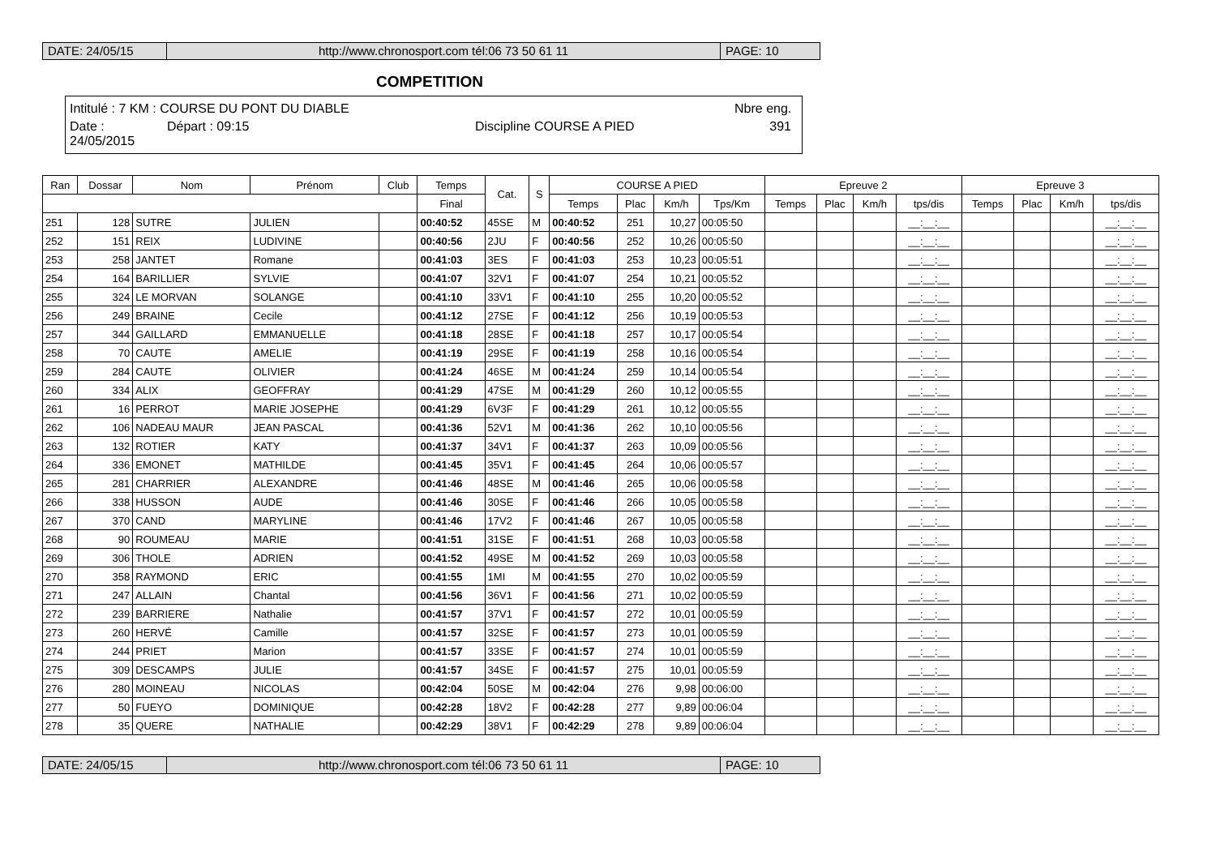DATE: 24/05/15 http://www.chronosport.com tél:06 73 50 61 11
PAGE: 10
COMPETITION
Intitulé : 7 KM : COURSE DU PONT DU DIABLE Nbre eng.
Date : 24/05/2015 Départ : 09:15 Discipline COURSE A PIED 391
| Ran | Dossar | Nom | Prénom | Club | Temps | Cat. | S | COURSE A PIED | | | | Epreuve 2 | | | | Epreuve 3 | | | |
| --- | --- | --- | --- | --- | --- | --- | --- | --- | --- | --- | --- | --- | --- | --- | --- | --- | --- | --- | --- |
| | | | | | Final | | | Temps | Plac | Km/h | Tps/Km | Temps | Plac | Km/h | tps/dis | Temps | Plac | Km/h | tps/dis |
| 251 | 128 | SUTRE | JULIEN | | 00:40:52 | 45SE | M | 00:40:52 | 251 | 10,27 | 00:05:50 | | | | __:__:__ | | | | __:__:__ |
| 252 | 151 | REIX | LUDIVINE | | 00:40:56 | 2JU | F | 00:40:56 | 252 | 10,26 | 00:05:50 | | | | __:__:__ | | | | __:__:__ |
| 253 | 258 | JANTET | Romane | | 00:41:03 | 3ES | F | 00:41:03 | 253 | 10,23 | 00:05:51 | | | | __:__:__ | | | | __:__:__ |
| 254 | 164 | BARILLIER | SYLVIE | | 00:41:07 | 32V1 | F | 00:41:07 | 254 | 10,21 | 00:05:52 | | | | __:__:__ | | | | __:__:__ |
| 255 | 324 | LE MORVAN | SOLANGE | | 00:41:10 | 33V1 | F | 00:41:10 | 255 | 10,20 | 00:05:52 | | | | __:__:__ | | | | __:__:__ |
| 256 | 249 | BRAINE | Cecile | | 00:41:12 | 27SE | F | 00:41:12 | 256 | 10,19 | 00:05:53 | | | | __:__:__ | | | | __:__:__ |
| 257 | 344 | GAILLARD | EMMANUELLE | | 00:41:18 | 28SE | F | 00:41:18 | 257 | 10,17 | 00:05:54 | | | | __:__:__ | | | | __:__:__ |
| 258 | 70 | CAUTE | AMELIE | | 00:41:19 | 29SE | F | 00:41:19 | 258 | 10,16 | 00:05:54 | | | | __:__:__ | | | | __:__:__ |
| 259 | 284 | CAUTE | OLIVIER | | 00:41:24 | 46SE | M | 00:41:24 | 259 | 10,14 | 00:05:54 | | | | __:__:__ | | | | __:__:__ |
| 260 | 334 | ALIX | GEOFFRAY | | 00:41:29 | 47SE | M | 00:41:29 | 260 | 10,12 | 00:05:55 | | | | __:__:__ | | | | __:__:__ |
| 261 | 16 | PERROT | MARIE JOSEPHE | | 00:41:29 | 6V3F | F | 00:41:29 | 261 | 10,12 | 00:05:55 | | | | __:__:__ | | | | __:__:__ |
| 262 | 106 | NADEAU MAUR | JEAN PASCAL | | 00:41:36 | 52V1 | M | 00:41:36 | 262 | 10,10 | 00:05:56 | | | | __:__:__ | | | | __:__:__ |
| 263 | 132 | ROTIER | KATY | | 00:41:37 | 34V1 | F | 00:41:37 | 263 | 10,09 | 00:05:56 | | | | __:__:__ | | | | __:__:__ |
| 264 | 336 | EMONET | MATHILDE | | 00:41:45 | 35V1 | F | 00:41:45 | 264 | 10,06 | 00:05:57 | | | | __:__:__ | | | | __:__:__ |
| 265 | 281 | CHARRIER | ALEXANDRE | | 00:41:46 | 48SE | M | 00:41:46 | 265 | 10,06 | 00:05:58 | | | | __:__:__ | | | | __:__:__ |
| 266 | 338 | HUSSON | AUDE | | 00:41:46 | 30SE | F | 00:41:46 | 266 | 10,05 | 00:05:58 | | | | __:__:__ | | | | __:__:__ |
| 267 | 370 | CAND | MARYLINE | | 00:41:46 | 17V2 | F | 00:41:46 | 267 | 10,05 | 00:05:58 | | | | __:__:__ | | | | __:__:__ |
| 268 | 90 | ROUMEAU | MARIE | | 00:41:51 | 31SE | F | 00:41:51 | 268 | 10,03 | 00:05:58 | | | | __:__:__ | | | | __:__:__ |
| 269 | 306 | THOLE | ADRIEN | | 00:41:52 | 49SE | M | 00:41:52 | 269 | 10,03 | 00:05:58 | | | | __:__:__ | | | | __:__:__ |
| 270 | 358 | RAYMOND | ERIC | | 00:41:55 | 1MI | M | 00:41:55 | 270 | 10,02 | 00:05:59 | | | | __:__:__ | | | | __:__:__ |
| 271 | 247 | ALLAIN | Chantal | | 00:41:56 | 36V1 | F | 00:41:56 | 271 | 10,02 | 00:05:59 | | | | __:__:__ | | | | __:__:__ |
| 272 | 239 | BARRIERE | Nathalie | | 00:41:57 | 37V1 | F | 00:41:57 | 272 | 10,01 | 00:05:59 | | | | __:__:__ | | | | __:__:__ |
| 273 | 260 | HERVÉ | Camille | | 00:41:57 | 32SE | F | 00:41:57 | 273 | 10,01 | 00:05:59 | | | | __:__:__ | | | | __:__:__ |
| 274 | 244 | PRIET | Marion | | 00:41:57 | 33SE | F | 00:41:57 | 274 | 10,01 | 00:05:59 | | | | __:__:__ | | | | __:__:__ |
| 275 | 309 | DESCAMPS | JULIE | | 00:41:57 | 34SE | F | 00:41:57 | 275 | 10,01 | 00:05:59 | | | | __:__:__ | | | | __:__:__ |
| 276 | 280 | MOINEAU | NICOLAS | | 00:42:04 | 50SE | M | 00:42:04 | 276 | 9,98 | 00:06:00 | | | | __:__:__ | | | | __:__:__ |
| 277 | 50 | FUEYO | DOMINIQUE | | 00:42:28 | 18V2 | F | 00:42:28 | 277 | 9,89 | 00:06:04 | | | | __:__:__ | | | | __:__:__ |
| 278 | 35 | QUERE | NATHALIE | | 00:42:29 | 38V1 | F | 00:42:29 | 278 | 9,89 | 00:06:04 | | | | __:__:__ | | | | __:__:__ |
DATE: 24/05/15 http://www.chronosport.com tél:06 73 50 61 11
PAGE: 10